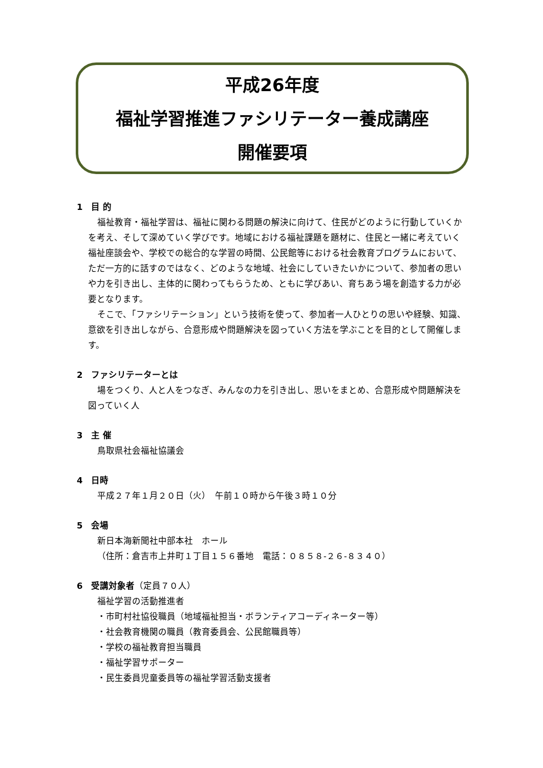平成26年度
福祉学習推進ファシリテーター養成講座
開催要項
1　目 的
福祉教育・福祉学習は、福祉に関わる問題の解決に向けて、住民がどのように行動していくかを考え、そして深めていく学びです。地域における福祉課題を題材に、住民と一緒に考えていく福祉座談会や、学校での総合的な学習の時間、公民館等における社会教育プログラムにおいて、ただ一方的に話すのではなく、どのような地域、社会にしていきたいかについて、参加者の思いや力を引き出し、主体的に関わってもらうため、ともに学びあい、育ちあう場を創造する力が必要となります。
そこで、「ファシリテーション」という技術を使って、参加者一人ひとりの思いや経験、知識、意欲を引き出しながら、合意形成や問題解決を図っていく方法を学ぶことを目的として開催します。
2　ファシリテーターとは
場をつくり、人と人をつなぎ、みんなの力を引き出し、思いをまとめ、合意形成や問題解決を図っていく人
3　主 催
鳥取県社会福祉協議会
4　日時
平成２７年１月２０日（火）　午前１０時から午後３時１０分
5　会場
新日本海新聞社中部本社　ホール
（住所：倉吉市上井町１丁目１５６番地　電話：０８５８-２６-８３４０）
6　受講対象者（定員７０人）
福祉学習の活動推進者
・市町村社協役職員（地域福祉担当・ボランティアコーディネーター等）
・社会教育機関の職員（教育委員会、公民館職員等）
・学校の福祉教育担当職員
・福祉学習サポーター
・民生委員児童委員等の福祉学習活動支援者